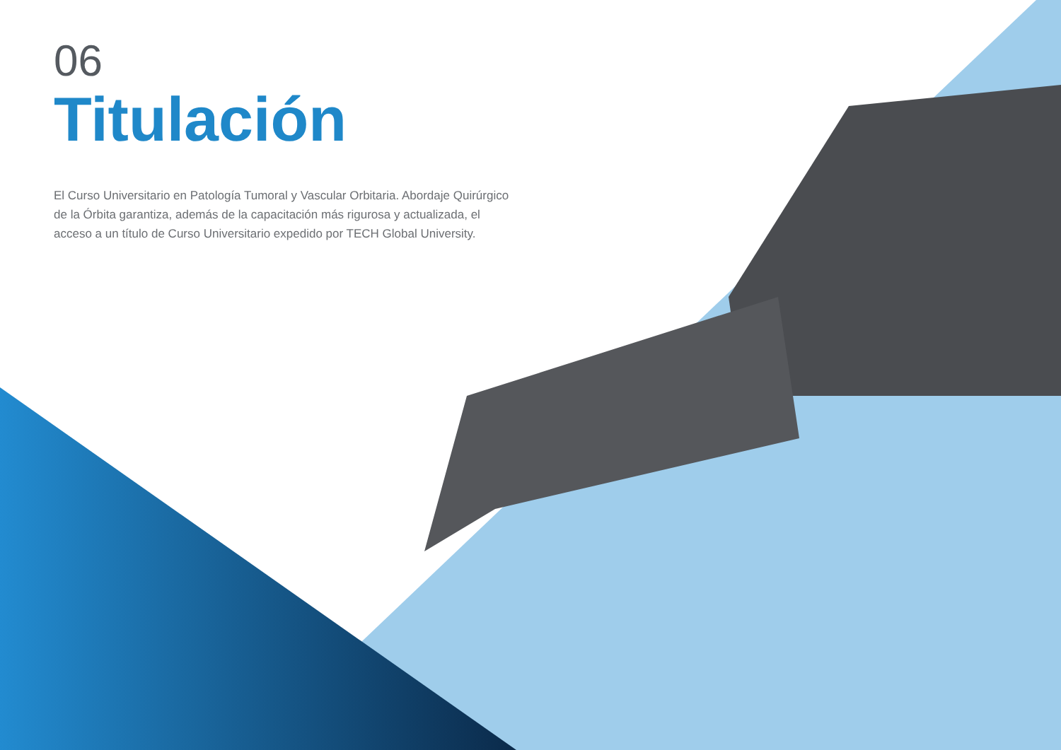06
Titulación
El Curso Universitario en Patología Tumoral y Vascular Orbitaria. Abordaje Quirúrgico de la Órbita garantiza, además de la capacitación más rigurosa y actualizada, el acceso a un título de Curso Universitario expedido por TECH Global University.